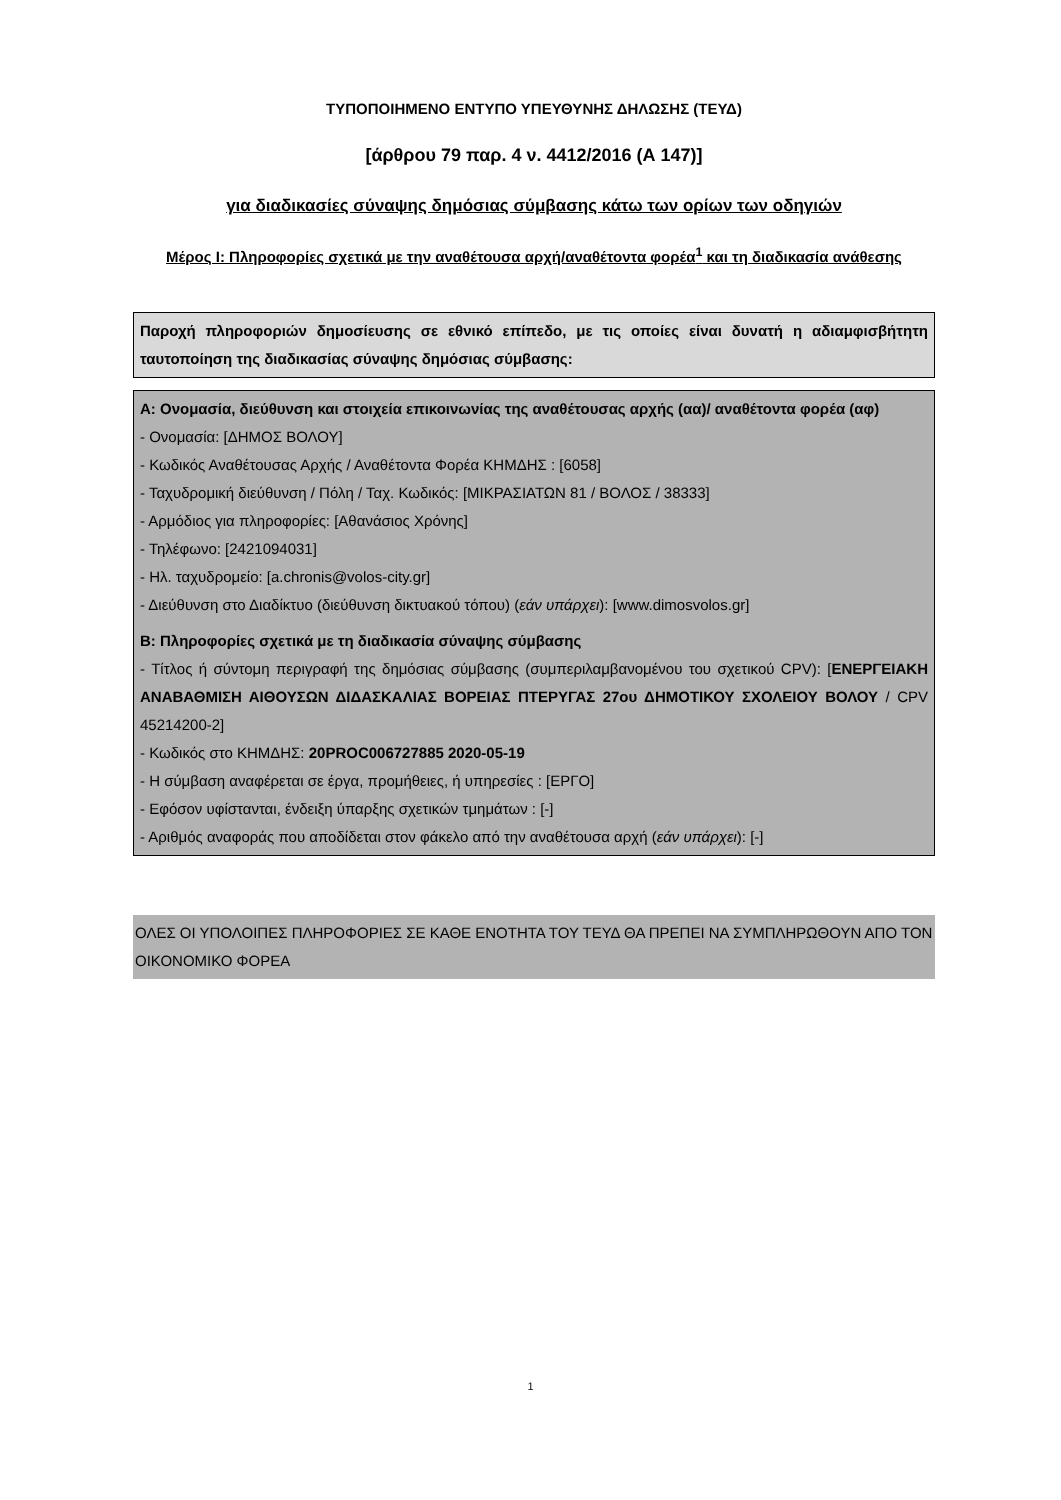ΤΥΠΟΠΟΙΗΜΕΝΟ ΕΝΤΥΠΟ ΥΠΕΥΘΥΝΗΣ ΔΗΛΩΣΗΣ (ΤΕΥΔ)
[άρθρου 79 παρ. 4 ν. 4412/2016 (Α 147)]
για διαδικασίες σύναψης δημόσιας σύμβασης κάτω των ορίων των οδηγιών
Μέρος Ι: Πληροφορίες σχετικά με την αναθέτουσα αρχή/αναθέτοντα φορέα<sup>1</sup> και τη διαδικασία ανάθεσης
Παροχή πληροφοριών δημοσίευσης σε εθνικό επίπεδο, με τις οποίες είναι δυνατή η αδιαμφισβήτητη ταυτοποίηση της διαδικασίας σύναψης δημόσιας σύμβασης:
Α: Ονομασία, διεύθυνση και στοιχεία επικοινωνίας της αναθέτουσας αρχής (αα)/ αναθέτοντα φορέα (αφ)
- Ονομασία: [ΔΗΜΟΣ ΒΟΛΟΥ]
- Κωδικός Αναθέτουσας Αρχής / Αναθέτοντα Φορέα ΚΗΜΔΗΣ : [6058]
- Ταχυδρομική διεύθυνση / Πόλη / Ταχ. Κωδικός: [ΜΙΚΡΑΣΙΑΤΩΝ 81 / ΒΟΛΟΣ / 38333]
- Αρμόδιος για πληροφορίες: [Αθανάσιος Χρόνης]
- Τηλέφωνο: [2421094031]
- Ηλ. ταχυδρομείο: [a.chronis@volos-city.gr]
- Διεύθυνση στο Διαδίκτυο (διεύθυνση δικτυακού τόπου) (εάν υπάρχει): [www.dimosvolos.gr]
Β: Πληροφορίες σχετικά με τη διαδικασία σύναψης σύμβασης
- Τίτλος ή σύντομη περιγραφή της δημόσιας σύμβασης (συμπεριλαμβανομένου του σχετικού CPV): [ΕΝΕΡΓΕΙΑΚΗ ΑΝΑΒΑΘΜΙΣΗ ΑΙΘΟΥΣΩΝ ΔΙΔΑΣΚΑΛΙΑΣ ΒΟΡΕΙΑΣ ΠΤΕΡΥΓΑΣ 27ου ΔΗΜΟΤΙΚΟΥ ΣΧΟΛΕΙΟΥ ΒΟΛΟΥ / CPV 45214200-2]
- Κωδικός στο ΚΗΜΔΗΣ: 20PROC006727885 2020-05-19
- Η σύμβαση αναφέρεται σε έργα, προμήθειες, ή υπηρεσίες : [ΕΡΓΟ]
- Εφόσον υφίστανται, ένδειξη ύπαρξης σχετικών τμημάτων : [-]
- Αριθμός αναφοράς που αποδίδεται στον φάκελο από την αναθέτουσα αρχή (εάν υπάρχει): [-]
ΟΛΕΣ ΟΙ ΥΠΟΛΟΙΠΕΣ ΠΛΗΡΟΦΟΡΙΕΣ ΣΕ ΚΑΘΕ ΕΝΟΤΗΤΑ ΤΟΥ ΤΕΥΔ ΘΑ ΠΡΕΠΕΙ ΝΑ ΣΥΜΠΛΗΡΩΘΟΥΝ ΑΠΟ ΤΟΝ ΟΙΚΟΝΟΜΙΚΟ ΦΟΡΕΑ
1